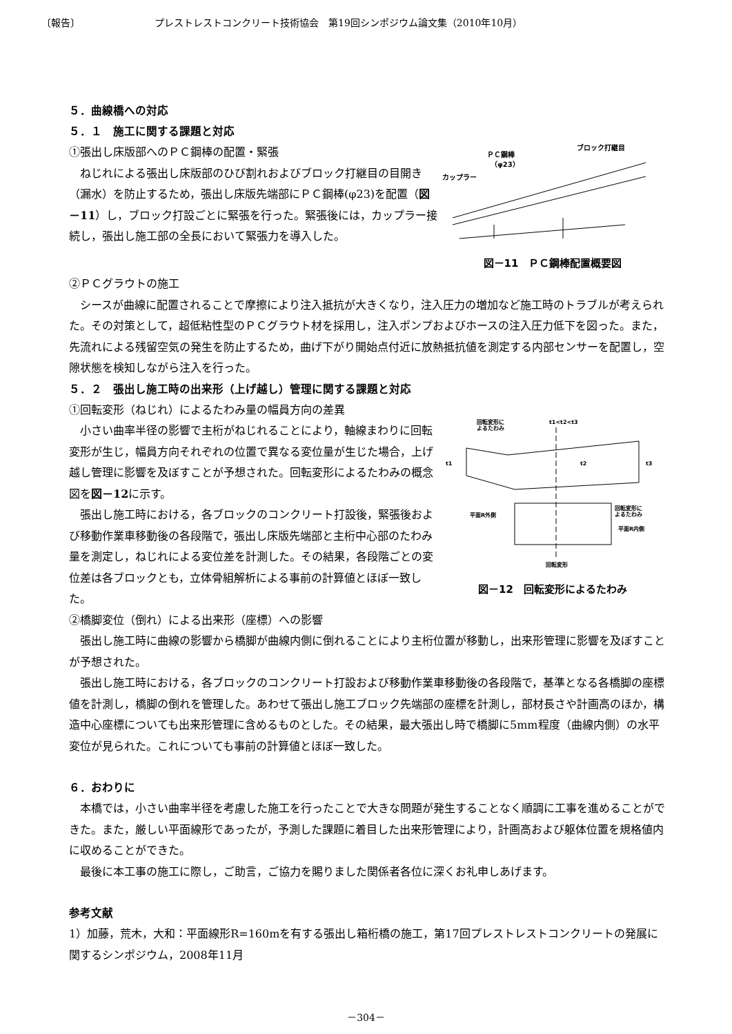〔報告〕 プレストレストコンクリート技術協会　第19回シンポジウム論文集（2010年10月）
５．曲線橋への対応
５．１　施工に関する課題と対応
①張出し床版部へのＰＣ鋼棒の配置・緊張
ねじれによる張出し床版部のひび割れおよびブロック打継目の目開き（漏水）を防止するため，張出し床版先端部にＰＣ鋼棒(φ23)を配置（図－11）し，ブロック打設ごとに緊張を行った。緊張後には，カップラー接続し，張出し施工部の全長において緊張力を導入した。
ＰＣ鋼棒
（φ23）
カップラー
ブロック打継目
図－11　ＰＣ鋼棒配置概要図
②ＰＣグラウトの施工
シースが曲線に配置されることで摩擦により注入抵抗が大きくなり，注入圧力の増加など施工時のトラブルが考えられた。その対策として，超低粘性型のＰＣグラウト材を採用し，注入ポンプおよびホースの注入圧力低下を図った。また，先流れによる残留空気の発生を防止するため，曲げ下がり開始点付近に放熱抵抗値を測定する内部センサーを配置し，空隙状態を検知しながら注入を行った。
５．２　張出し施工時の出来形（上げ越し）管理に関する課題と対応
①回転変形（ねじれ）によるたわみ量の幅員方向の差異
小さい曲率半径の影響で主桁がねじれることにより，軸線まわりに回転変形が生じ，幅員方向それぞれの位置で異なる変位量が生じた場合，上げ越し管理に影響を及ぼすことが予想された。回転変形によるたわみの概念図を図－12に示す。
張出し施工時における，各ブロックのコンクリート打設後，緊張後および移動作業車移動後の各段階で，張出し床版先端部と主桁中心部のたわみ量を測定し，ねじれによる変位差を計測した。その結果，各段階ごとの変位差は各ブロックとも，立体骨組解析による事前の計算値とほぼ一致した。
回転変形に
よるたわみ
t1<t2<t3
t1
t2
t3
回転変形に
よるたわみ
平面R外側
平面R内側
回転変形
図－12　回転変形によるたわみ
②橋脚変位（倒れ）による出来形（座標）への影響
張出し施工時に曲線の影響から橋脚が曲線内側に倒れることにより主桁位置が移動し，出来形管理に影響を及ぼすことが予想された。
張出し施工時における，各ブロックのコンクリート打設および移動作業車移動後の各段階で，基準となる各橋脚の座標値を計測し，橋脚の倒れを管理した。あわせて張出し施工ブロック先端部の座標を計測し，部材長さや計画高のほか，構造中心座標についても出来形管理に含めるものとした。その結果，最大張出し時で橋脚に5mm程度（曲線内側）の水平変位が見られた。これについても事前の計算値とほぼ一致した。
６．おわりに
本橋では，小さい曲率半径を考慮した施工を行ったことで大きな問題が発生することなく順調に工事を進めることができた。また，厳しい平面線形であったが，予測した課題に着目した出来形管理により，計画高および躯体位置を規格値内に収めることができた。
最後に本工事の施工に際し，ご助言，ご協力を賜りました関係者各位に深くお礼申しあげます。
参考文献
1）加藤，荒木，大和：平面線形R=160mを有する張出し箱桁橋の施工，第17回プレストレストコンクリートの発展に関するシンポジウム，2008年11月
－304－